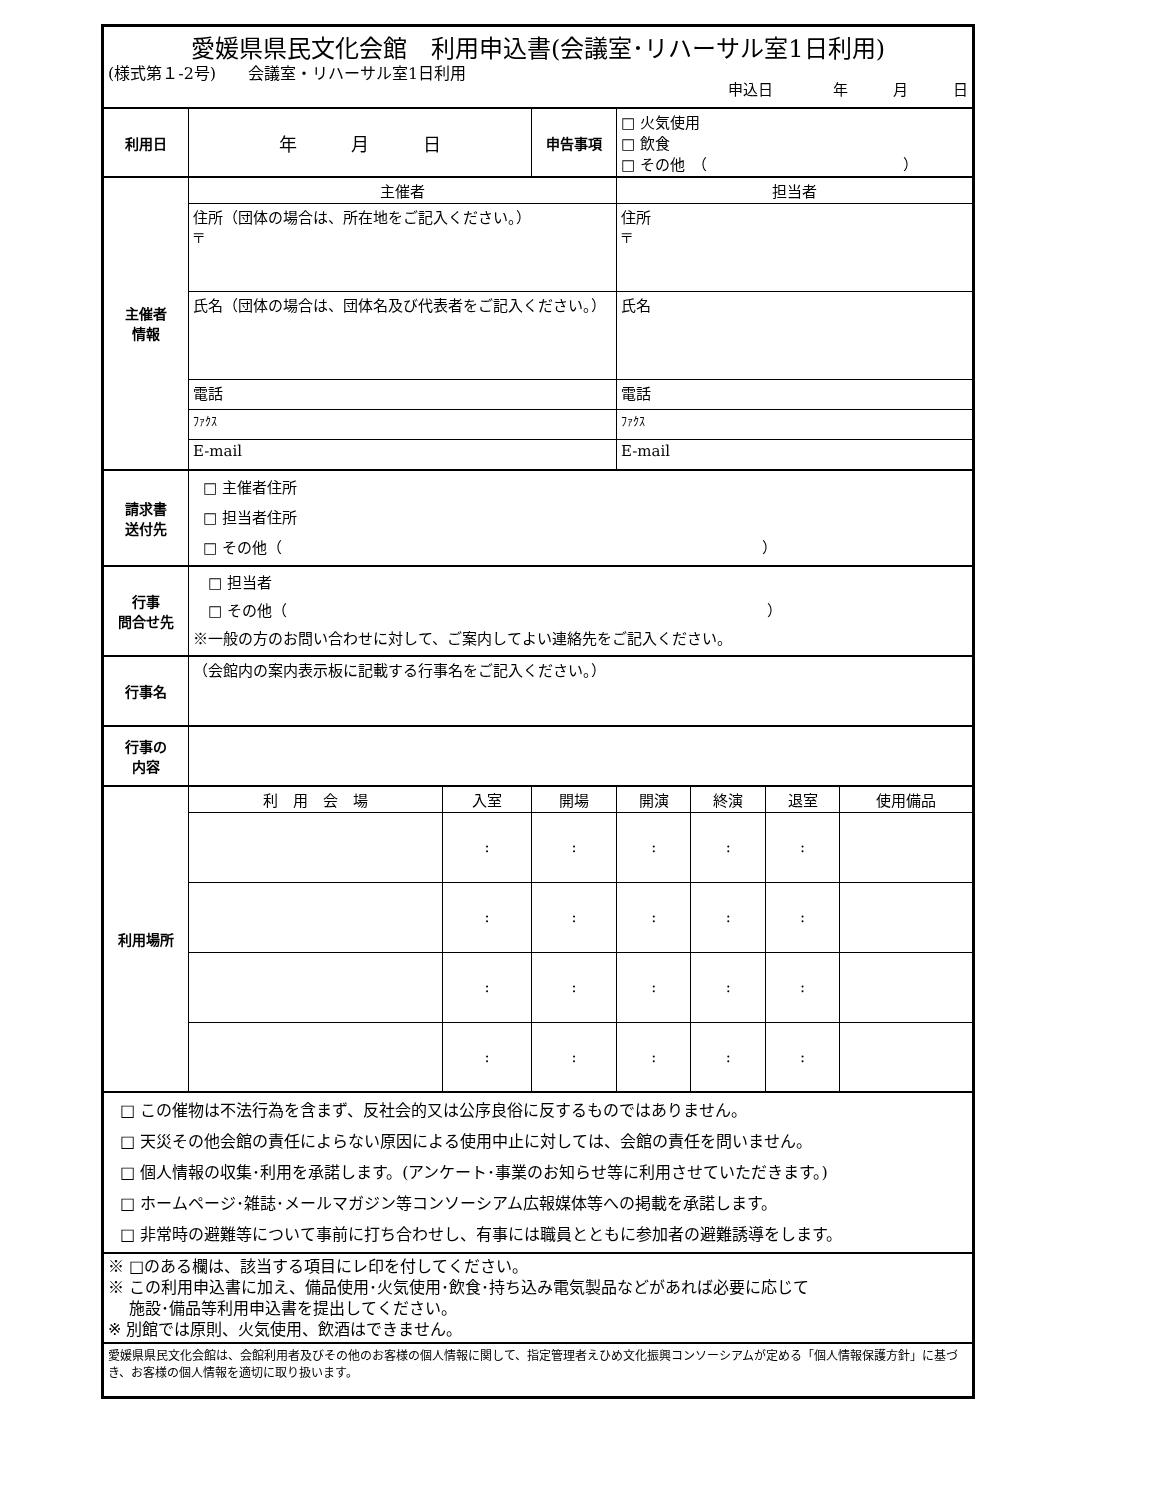(様式第１-2号)　　会議室・リハーサル室1日利用
| 愛媛県県民文化会館 利用申込書(会議室･リハーサル室1日利用) 申込日 年 月 日 | | | | | | | |
| 利用日 | 年 月 日 | | 申告事項 | □ 火気使用 □ 飲食 □ その他 （ ） | | | |
| 主催者 情報 | 主催者 | | | 担当者 | | | |
| | 住所（団体の場合は、所在地をご記入ください。） 〒 | | | 住所 〒 | | | |
| | 氏名（団体の場合は、団体名及び代表者をご記入ください。） | | | 氏名 | | | |
| | 電話 | | | 電話 | | | |
| | ﾌｧｸｽ | | | ﾌｧｸｽ | | | |
| | E-mail | | | E-mail | | | |
| 請求書 送付先 | □ 主催者住所 □ 担当者住所 □ その他（ ） | | | | | | |
| 行事 問合せ先 | □ 担当者 □ その他（ ） ※一般の方のお問い合わせに対して、ご案内してよい連絡先をご記入ください。 | | | | | | |
| 行事名 | （会館内の案内表示板に記載する行事名をご記入ください。） | | | | | | |
| 行事の 内容 | | | | | | | |
| 利用場所 | 利 用 会 場 | 入室 | 開場 | 開演 | 終演 | 退室 | 使用備品 |
| | | : | : | : | : | : | |
| | | : | : | : | : | : | |
| | | : | : | : | : | : | |
| | | : | : | : | : | : | |
| □ この催物は不法行為を含まず、反社会的又は公序良俗に反するものではありません。 □ 天災その他会館の責任によらない原因による使用中止に対しては、会館の責任を問いません。 □ 個人情報の収集･利用を承諾します。(アンケート･事業のお知らせ等に利用させていただきます。) □ ホームページ･雑誌･メールマガジン等コンソーシアム広報媒体等への掲載を承諾します。 □ 非常時の避難等について事前に打ち合わせし、有事には職員とともに参加者の避難誘導をします。 | | | | | | | |
| ※ □のある欄は、該当する項目にレ印を付してください。 ※ この利用申込書に加え、備品使用･火気使用･飲食･持ち込み電気製品などがあれば必要に応じて 施設･備品等利用申込書を提出してください。 ※ 別館では原則、火気使用、飲酒はできません。 | | | | | | | |
| 愛媛県県民文化会館は、会館利用者及びその他のお客様の個人情報に関して、指定管理者えひめ文化振興コンソーシアムが定める「個人情報保護方針」に基づき、お客様の個人情報を適切に取り扱います。 | | | | | | | |